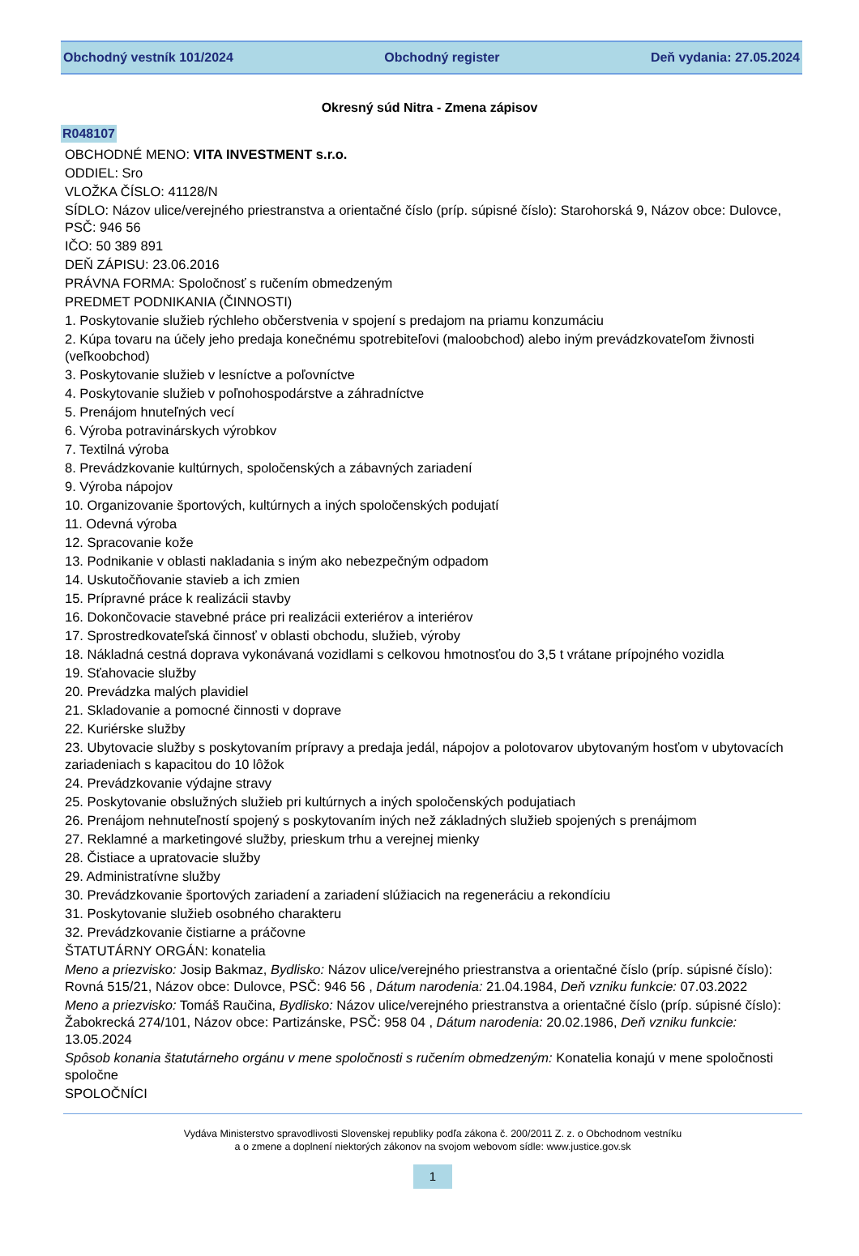Obchodný vestník 101/2024 Obchodný register Deň vydania: 27.05.2024
Okresný súd Nitra - Zmena zápisov
R048107
OBCHODNÉ MENO: VITA INVESTMENT s.r.o.
ODDIEL: Sro
VLOŽKA ČÍSLO: 41128/N
SÍDLO: Názov ulice/verejného priestranstva a orientačné číslo (príp. súpisné číslo): Starohorská 9, Názov obce: Dulovce, PSČ: 946 56
IČO: 50 389 891
DEŇ ZÁPISU: 23.06.2016
PRÁVNA FORMA: Spoločnosť s ručením obmedzeným
PREDMET PODNIKANIA (ČINNOSTI)
1. Poskytovanie služieb rýchleho občerstvenia v spojení s predajom na priamu konzumáciu
2. Kúpa tovaru na účely jeho predaja konečnému spotrebiteľovi (maloobchod) alebo iným prevádzkovateľom živnosti (veľkoobchod)
3. Poskytovanie služieb v lesníctve a poľovníctve
4. Poskytovanie služieb v poľnohospodárstve a záhradníctve
5. Prenájom hnuteľných vecí
6. Výroba potravinárskych výrobkov
7. Textilná výroba
8. Prevádzkovanie kultúrnych, spoločenských a zábavných zariadení
9. Výroba nápojov
10. Organizovanie športových, kultúrnych a iných spoločenských podujatí
11. Odevná výroba
12. Spracovanie kože
13. Podnikanie v oblasti nakladania s iným ako nebezpečným odpadom
14. Uskutočňovanie stavieb a ich zmien
15. Prípravné práce k realizácii stavby
16. Dokončovacie stavebné práce pri realizácii exteriérov a interiérov
17. Sprostredkovateľská činnosť v oblasti obchodu, služieb, výroby
18. Nákladná cestná doprava vykonávaná vozidlami s celkovou hmotnosťou do 3,5 t vrátane prípojného vozidla
19. Sťahovacie služby
20. Prevádzka malých plavidiel
21. Skladovanie a pomocné činnosti v doprave
22. Kuriérske služby
23. Ubytovacie služby s poskytovaním prípravy a predaja jedál, nápojov a polotovarov ubytovaným hosťom v ubytovacích zariadeniach s kapacitou do 10 lôžok
24. Prevádzkovanie výdajne stravy
25. Poskytovanie obslužných služieb pri kultúrnych a iných spoločenských podujatiach
26. Prenájom nehnuteľností spojený s poskytovaním iných než základných služieb spojených s prenájmom
27. Reklamné a marketingové služby, prieskum trhu a verejnej mienky
28. Čistiace a upratovacie služby
29. Administratívne služby
30. Prevádzkovanie športových zariadení a zariadení slúžiacich na regeneráciu a rekondíciu
31. Poskytovanie služieb osobného charakteru
32. Prevádzkovanie čistiarne a práčovne
ŠTATUTÁRNY ORGÁN: konatelia
Meno a priezvisko: Josip Bakmaz, Bydlisko: Názov ulice/verejného priestranstva a orientačné číslo (príp. súpisné číslo): Rovná 515/21, Názov obce: Dulovce, PSČ: 946 56 , Dátum narodenia: 21.04.1984, Deň vzniku funkcie: 07.03.2022
Meno a priezvisko: Tomáš Raučina, Bydlisko: Názov ulice/verejného priestranstva a orientačné číslo (príp. súpisné číslo): Žabokrecká 274/101, Názov obce: Partizánske, PSČ: 958 04 , Dátum narodenia: 20.02.1986, Deň vzniku funkcie: 13.05.2024
Spôsob konania štatutárneho orgánu v mene spoločnosti s ručením obmedzeným: Konatelia konajú v mene spoločnosti spoločne
SPOLOČNÍCI
Vydáva Ministerstvo spravodlivosti Slovenskej republiky podľa zákona č. 200/2011 Z. z. o Obchodnom vestníku
a o zmene a doplnení niektorých zákonov na svojom webovom sídle: www.justice.gov.sk
1